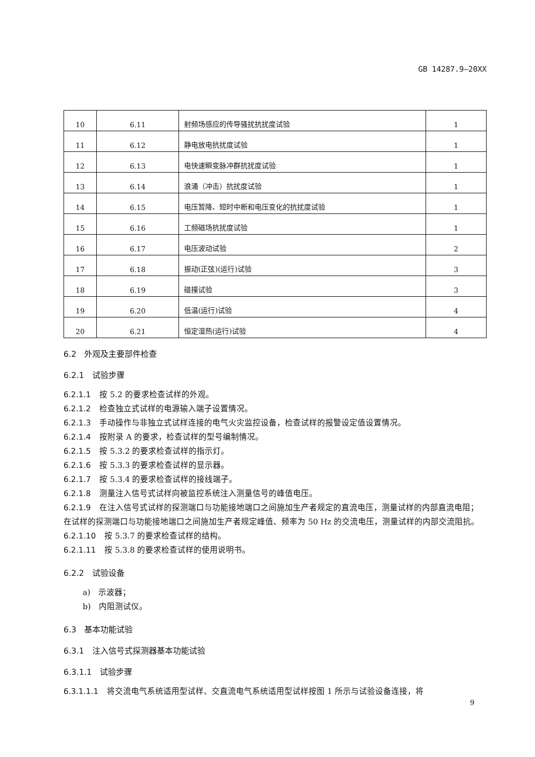GB 14287.9—20XX
| 10 | 6.11 | 射频场感应的传导骚扰抗扰度试验 | 1 |
| 11 | 6.12 | 静电放电抗扰度试验 | 1 |
| 12 | 6.13 | 电快速瞬变脉冲群抗扰度试验 | 1 |
| 13 | 6.14 | 浪涌（冲击）抗扰度试验 | 1 |
| 14 | 6.15 | 电压暂降、短时中断和电压变化的抗扰度试验 | 1 |
| 15 | 6.16 | 工频磁场抗扰度试验 | 1 |
| 16 | 6.17 | 电压波动试验 | 2 |
| 17 | 6.18 | 振动(正弦)(运行)试验 | 3 |
| 18 | 6.19 | 碰撞试验 | 3 |
| 19 | 6.20 | 低温(运行)试验 | 4 |
| 20 | 6.21 | 恒定湿热(运行)试验 | 4 |
6.2　外观及主要部件检查
6.2.1　试验步骤
6.2.1.1 按 5.2 的要求检查试样的外观。
6.2.1.2 检查独立式试样的电源输入端子设置情况。
6.2.1.3 手动操作与非独立式试样连接的电气火灾监控设备，检查试样的报警设定值设置情况。
6.2.1.4 按附录 A 的要求，检查试样的型号编制情况。
6.2.1.5 按 5.3.2 的要求检查试样的指示灯。
6.2.1.6 按 5.3.3 的要求检查试样的显示器。
6.2.1.7 按 5.3.4 的要求检查试样的接线端子。
6.2.1.8 测量注入信号式试样向被监控系统注入测量信号的峰值电压。
6.2.1.9 在注入信号式试样的探测端口与功能接地端口之间施加生产者规定的直流电压，测量试样的内部直流电阻；在试样的探测端口与功能接地端口之间施加生产者规定峰值、频率为 50 Hz 的交流电压，测量试样的内部交流阻抗。
6.2.1.10 按 5.3.7 的要求检查试样的结构。
6.2.1.11 按 5.3.8 的要求检查试样的使用说明书。
6.2.2　试验设备
a)　示波器；
b)　内阻测试仪。
6.3　基本功能试验
6.3.1　注入信号式探测器基本功能试验
6.3.1.1　试验步骤
6.3.1.1.1 将交流电气系统适用型试样、交直流电气系统适用型试样按图 1 所示与试验设备连接，将
9